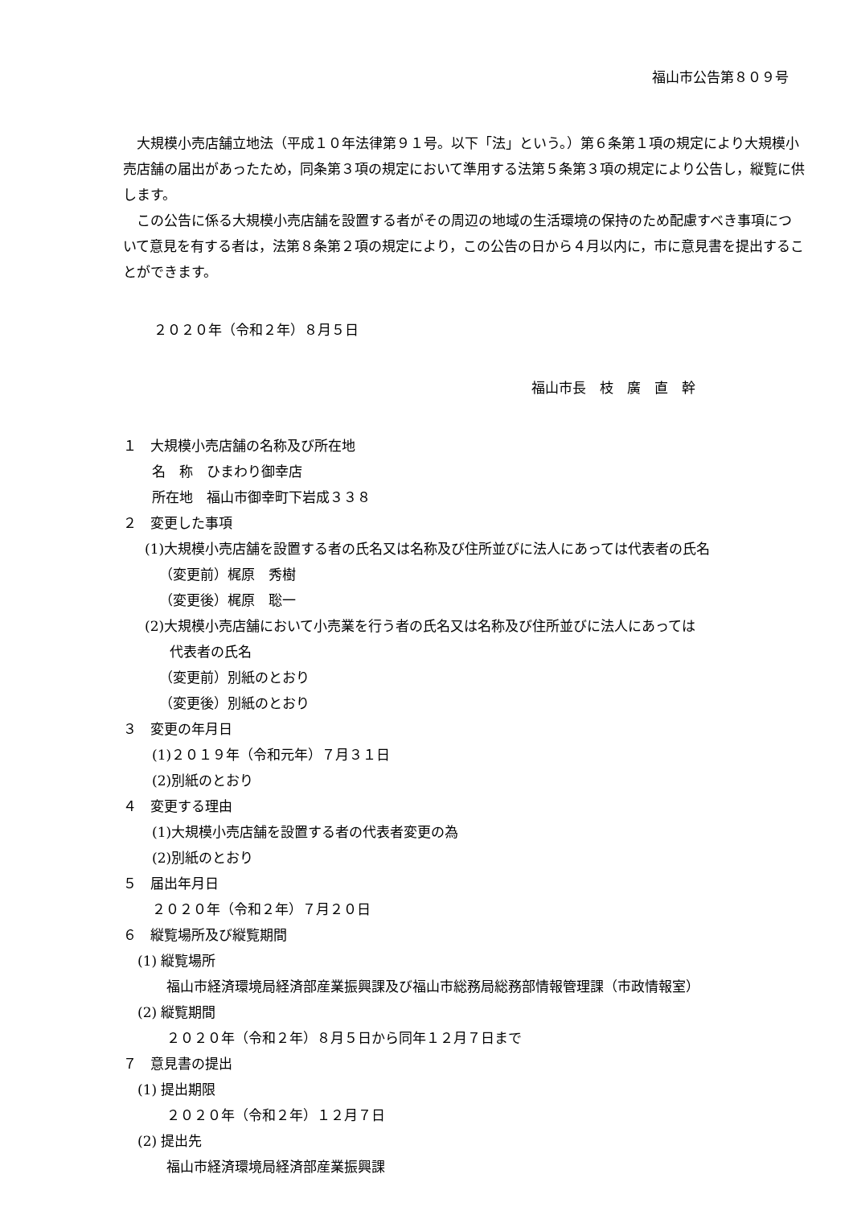福山市公告第８０９号
大規模小売店舗立地法（平成１０年法律第９１号。以下「法」という。）第６条第１項の規定により大規模小売店舗の届出があったため，同条第３項の規定において準用する法第５条第３項の規定により公告し，縦覧に供します。
この公告に係る大規模小売店舗を設置する者がその周辺の地域の生活環境の保持のため配慮すべき事項について意見を有する者は，法第８条第２項の規定により，この公告の日から４月以内に，市に意見書を提出することができます。
２０２０年（令和２年）８月５日
福山市長　枝　廣　直　幹
１　大規模小売店舗の名称及び所在地
名　称　ひまわり御幸店
所在地　福山市御幸町下岩成３３８
２　変更した事項
(1)大規模小売店舗を設置する者の氏名又は名称及び住所並びに法人にあっては代表者の氏名
（変更前）梶原　秀樹
（変更後）梶原　聡一
(2)大規模小売店舗において小売業を行う者の氏名又は名称及び住所並びに法人にあっては
代表者の氏名
（変更前）別紙のとおり
（変更後）別紙のとおり
３　変更の年月日
(1)２０１９年（令和元年）７月３１日
(2)別紙のとおり
４　変更する理由
(1)大規模小売店舗を設置する者の代表者変更の為
(2)別紙のとおり
５　届出年月日
２０２０年（令和２年）７月２０日
６　縦覧場所及び縦覧期間
(1) 縦覧場所
福山市経済環境局経済部産業振興課及び福山市総務局総務部情報管理課（市政情報室）
(2) 縦覧期間
２０２０年（令和２年）８月５日から同年１２月７日まで
７　意見書の提出
(1) 提出期限
２０２０年（令和２年）１２月７日
(2) 提出先
福山市経済環境局経済部産業振興課